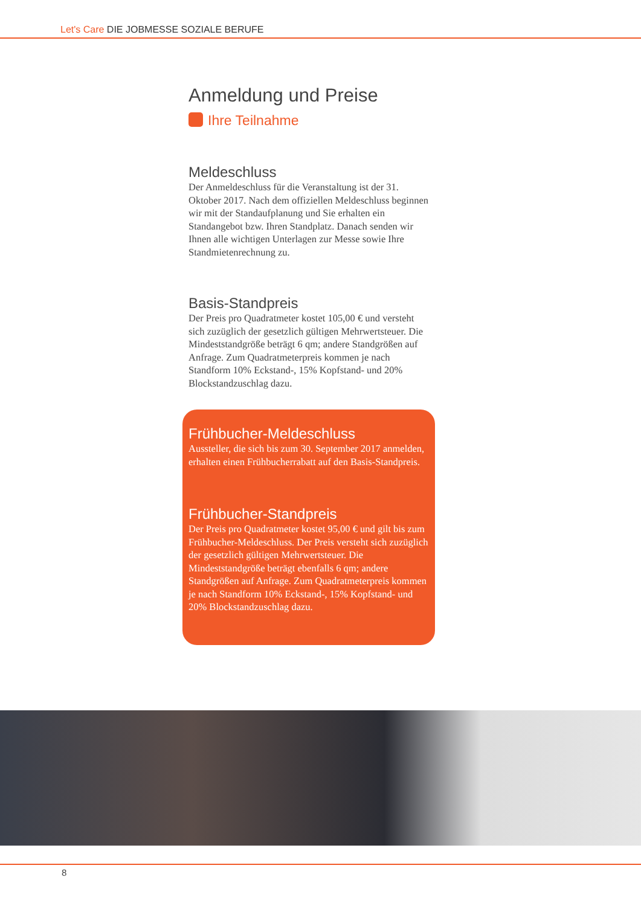Let's Care DIE JOBMESSE SOZIALE BERUFE
Anmeldung und Preise
Ihre Teilnahme
Meldeschluss
Der Anmeldeschluss für die Veranstaltung ist der 31. Oktober 2017. Nach dem offiziellen Meldeschluss beginnen wir mit der Standaufplanung und Sie erhalten ein Standangebot bzw. Ihren Standplatz. Danach senden wir Ihnen alle wichtigen Unterlagen zur Messe sowie Ihre Standmietenrechnung zu.
Basis-Standpreis
Der Preis pro Quadratmeter kostet 105,00 € und versteht sich zuzüglich der gesetzlich gültigen Mehrwertsteuer. Die Mindeststandgröße beträgt 6 qm; andere Standgrößen auf Anfrage. Zum Quadratmeterpreis kommen je nach Standform 10% Eckstand-, 15% Kopfstand- und 20% Blockstandzuschlag dazu.
Frühbucher-Meldeschluss
Aussteller, die sich bis zum 30. September 2017 anmelden, erhalten einen Frühbucherrabatt auf den Basis-Standpreis.
Frühbucher-Standpreis
Der Preis pro Quadratmeter kostet 95,00 € und gilt bis zum Frühbucher-Meldeschluss. Der Preis versteht sich zuzüglich der gesetzlich gültigen Mehrwertsteuer. Die Mindeststandgröße beträgt ebenfalls 6 qm; andere Standgrößen auf Anfrage. Zum Quadratmeterpreis kommen je nach Standform 10% Eckstand-, 15% Kopfstand- und 20% Blockstandzuschlag dazu.
8